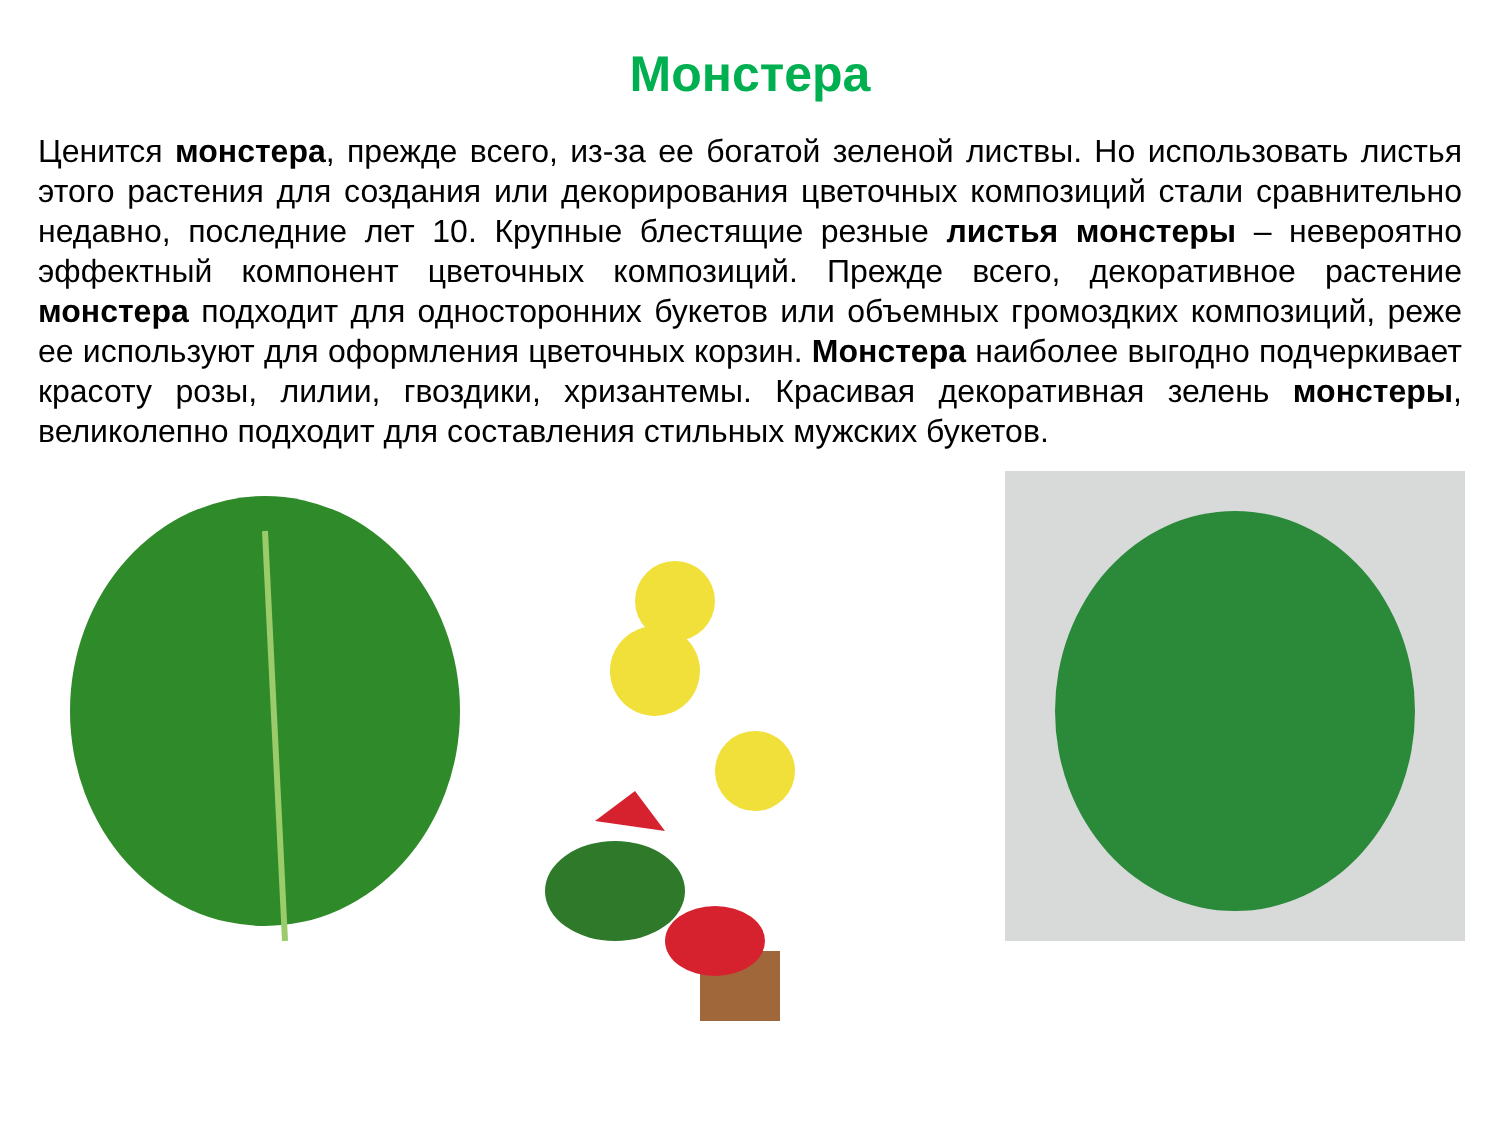Монстера
Ценится монстера, прежде всего, из-за ее богатой зеленой листвы. Но использовать листья этого растения для создания или декорирования цветочных композиций стали сравнительно недавно, последние лет 10. Крупные блестящие резные листья монстеры – невероятно эффектный компонент цветочных композиций. Прежде всего, декоративное растение монстера подходит для односторонних букетов или объемных громоздких композиций, реже ее используют для оформления цветочных корзин. Монстера наиболее выгодно подчеркивает красоту розы, лилии, гвоздики, хризантемы. Красивая декоративная зелень монстеры, великолепно подходит для составления стильных мужских букетов.